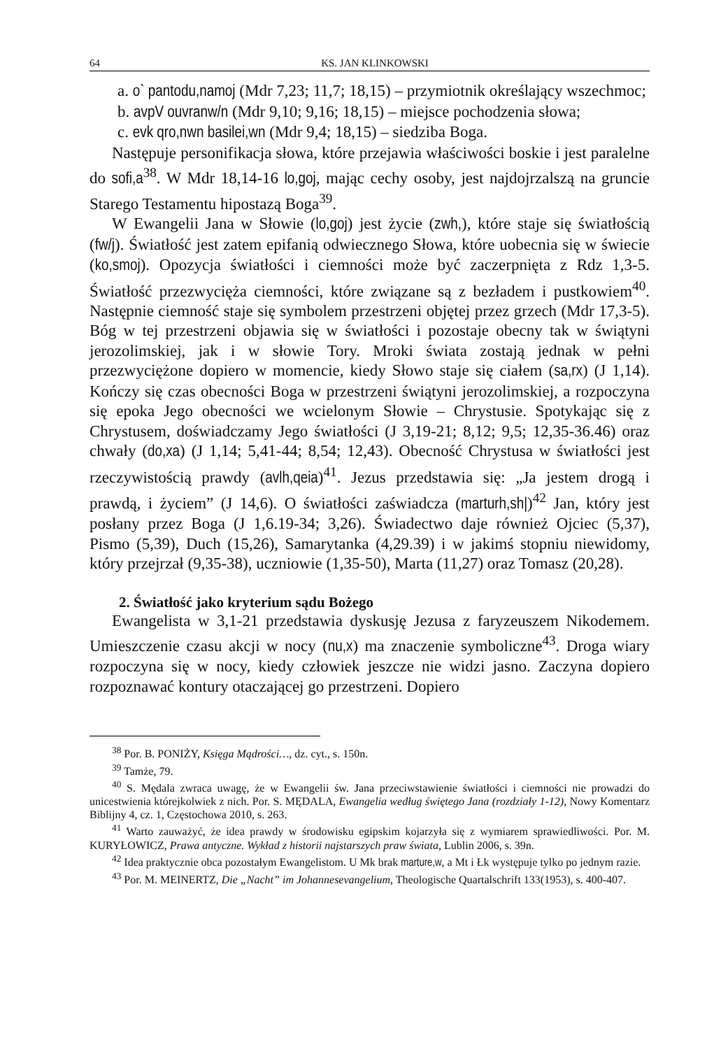64 KS. JAN KLINKOWSKI
a. o` pantodu,namoj (Mdr 7,23; 11,7; 18,15) – przymiotnik określający wszechmoc;
b. avpV ouvranw/n (Mdr 9,10; 9,16; 18,15) – miejsce pochodzenia słowa;
c. evk qro,nwn basilei,wn (Mdr 9,4; 18,15) – siedziba Boga.
Następuje personifikacja słowa, które przejawia właściwości boskie i jest paralelne do sofi,a<sup>38</sup>. W Mdr 18,14-16 lo,goj, mając cechy osoby, jest najdojrzalszą na gruncie Starego Testamentu hipostazą Boga<sup>39</sup>.
W Ewangelii Jana w Słowie (lo,goj) jest życie (zwh,), które staje się światłością (fw/j). Światłość jest zatem epifanią odwiecznego Słowa, które uobecnia się w świecie (ko,smoj). Opozycja światłości i ciemności może być zaczerpnięta z Rdz 1,3-5. Światłość przezwycięża ciemności, które związane są z bezładem i pustkowiem<sup>40</sup>. Następnie ciemność staje się symbolem przestrzeni objętej przez grzech (Mdr 17,3-5). Bóg w tej przestrzeni objawia się w światłości i pozostaje obecny tak w świątyni jerozolimskiej, jak i w słowie Tory. Mroki świata zostają jednak w pełni przezwyciężone dopiero w momencie, kiedy Słowo staje się ciałem (sa,rx) (J 1,14). Kończy się czas obecności Boga w przestrzeni świątyni jerozolimskiej, a rozpoczyna się epoka Jego obecności we wcielonym Słowie – Chrystusie. Spotykając się z Chrystusem, doświadczamy Jego światłości (J 3,19-21; 8,12; 9,5; 12,35-36.46) oraz chwały (do,xa) (J 1,14; 5,41-44; 8,54; 12,43). Obecność Chrystusa w światłości jest rzeczywistością prawdy (avlh,qeia)<sup>41</sup>. Jezus przedstawia się: „Ja jestem drogą i prawdą, i życiem” (J 14,6). O światłości zaświadcza (marturh,sh|)<sup>42</sup> Jan, który jest posłany przez Boga (J 1,6.19-34; 3,26). Świadectwo daje również Ojciec (5,37), Pismo (5,39), Duch (15,26), Samarytanka (4,29.39) i w jakimś stopniu niewidomy, który przejrzał (9,35-38), uczniowie (1,35-50), Marta (11,27) oraz Tomasz (20,28).
2. Światłość jako kryterium sądu Bożego
Ewangelista w 3,1-21 przedstawia dyskusję Jezusa z faryzeuszem Nikodemem. Umieszczenie czasu akcji w nocy (nu,x) ma znaczenie symboliczne<sup>43</sup>. Droga wiary rozpoczyna się w nocy, kiedy człowiek jeszcze nie widzi jasno. Zaczyna dopiero rozpoznawać kontury otaczającej go przestrzeni. Dopiero
<sup>38</sup> Por. B. PONIŻY, Księga Mądrości…, dz. cyt., s. 150n.
<sup>39</sup> Tamże, 79.
<sup>40</sup> S. Mędala zwraca uwagę, że w Ewangelii św. Jana przeciwstawienie światłości i ciemności nie prowadzi do unicestwienia którejkolwiek z nich. Por. S. MĘDALA, Ewangelia według świętego Jana (rozdziały 1-12), Nowy Komentarz Biblijny 4, cz. 1, Częstochowa 2010, s. 263.
<sup>41</sup> Warto zauważyć, że idea prawdy w środowisku egipskim kojarzyła się z wymiarem sprawiedliwości. Por. M. KURYŁOWICZ, Prawa antyczne. Wykład z historii najstarszych praw świata, Lublin 2006, s. 39n.
<sup>42</sup> Idea praktycznie obca pozostałym Ewangelistom. U Mk brak marture,w, a Mt i Łk występuje tylko po jednym razie.
<sup>43</sup> Por. M. MEINERTZ, Die „Nacht” im Johannesevangelium, Theologische Quartalschrift 133(1953), s. 400-407.